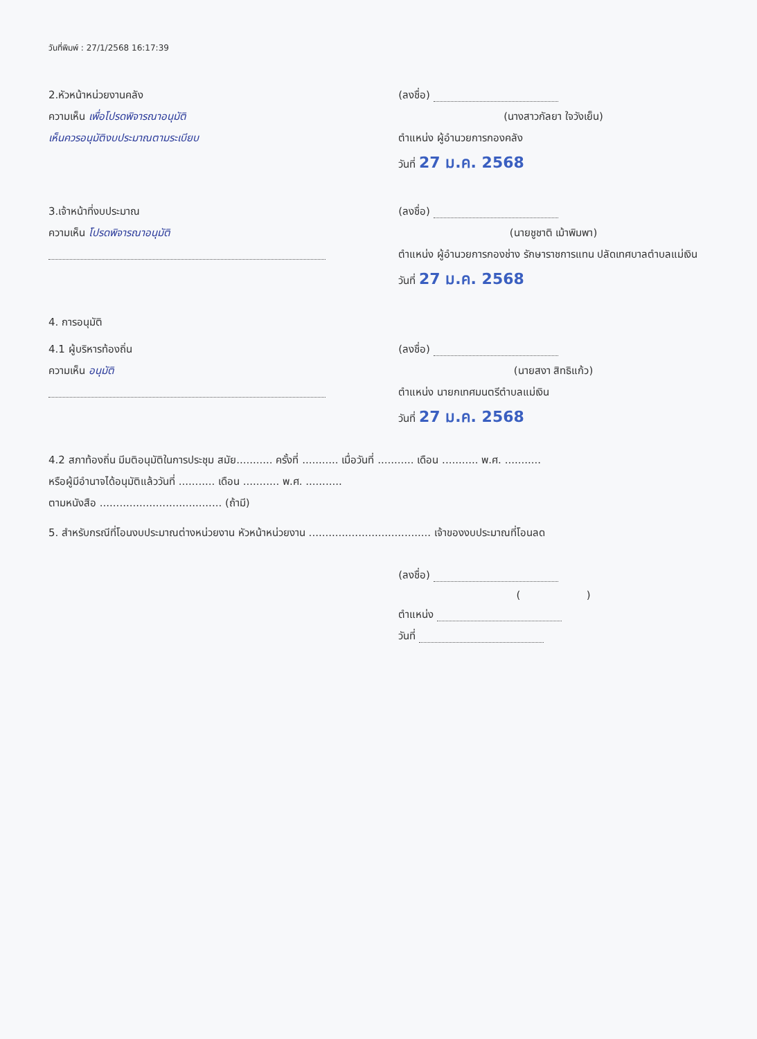วันที่พิมพ์ : 27/1/2568 16:17:39
2.หัวหน้าหน่วยงานคลัง
ความเห็น เพื่อโปรดพิจารณาอนุมัติ
เห็นควรอนุมัติงบประมาณตามระเบียบ
(ลงชื่อ)
(นางสาวกัลยา ใจวังเย็น)
ตำแหน่ง ผู้อำนวยการกองคลัง
วันที่ 27 ม.ค. 2568
3.เจ้าหน้าที่งบประมาณ
ความเห็น โปรดพิจารณาอนุมัติ
(ลงชื่อ)
(นายชูชาติ เม้าพิมพา)
ตำแหน่ง ผู้อำนวยการกองช่าง รักษาราชการแทน ปลัดเทศบาลตำบลแม่เงิน
วันที่ 27 ม.ค. 2568
4. การอนุมัติ
4.1 ผู้บริหารท้องถิ่น
ความเห็น อนุมัติ
(ลงชื่อ)
(นายสงา สิทธิแก้ว)
ตำแหน่ง นายกเทศมนตรีตำบลแม่เงิน
วันที่ 27 ม.ค. 2568
4.2 สภาท้องถิ่น มีมติอนุมัติในการประชุม สมัย........... ครั้งที่ ........... เมื่อวันที่ ........... เดือน ........... พ.ศ. ...........
หรือผู้มีอำนาจได้อนุมัติแล้ววันที่ ........... เดือน ........... พ.ศ. ...........
ตามหนังสือ ..................................... (ถ้ามี)
5. สำหรับกรณีที่โอนงบประมาณต่างหน่วยงาน หัวหน้าหน่วยงาน ..................................... เจ้าของงบประมาณที่โอนลด
(ลงชื่อ)
( )
ตำแหน่ง
วันที่